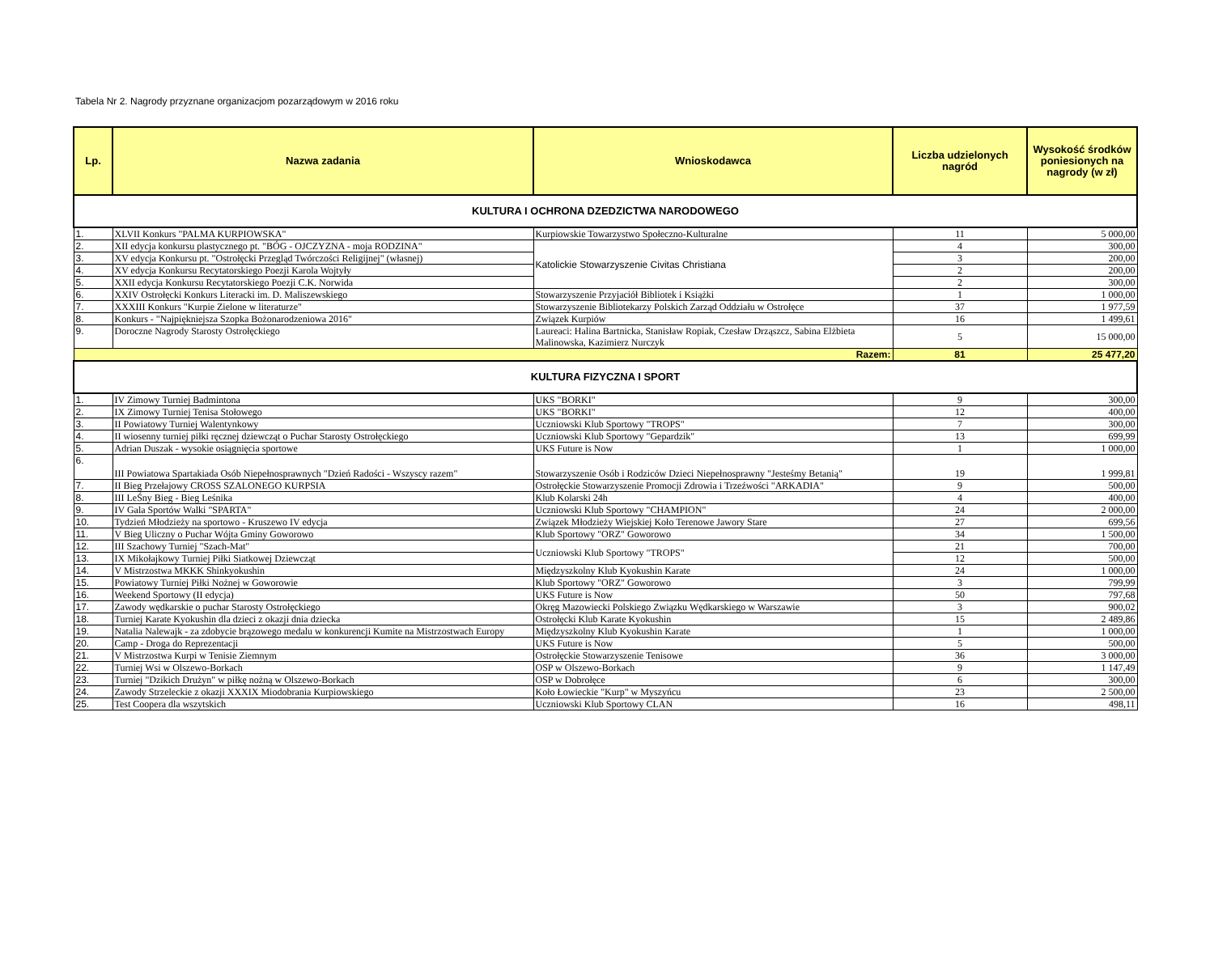Tabela Nr 2. Nagrody przyznane organizacjom pozarządowym w 2016 roku
| Lp. | Nazwa zadania | Wnioskodawca | Liczba udzielonych nagród | Wysokość środków poniesionych na nagrody (w zł) |
| --- | --- | --- | --- | --- |
| KULTURA I OCHRONA DZEDZICTWA NARODOWEGO | | | | |
| 1. | XLVII Konkurs "PALMA KURPIOWSKA" | Kurpiowskie Towarzystwo Społeczno-Kulturalne | 11 | 5 000,00 |
| 2. | XII edycja konkursu plastycznego pt. "BÓG - OJCZYZNA - moja RODZINA" | Katolickie Stowarzyszenie Civitas Christiana | 4 | 300,00 |
| 3. | XV edycja Konkursu pt. "Ostrołęcki Przegląd Twórczości Religijnej" (własnej) | | 3 | 200,00 |
| 4. | XV edycja Konkursu Recytatorskiego Poezji Karola Wojtyły | | 2 | 200,00 |
| 5. | XXII edycja Konkursu Recytatorskiego Poezji C.K. Norwida | | 2 | 300,00 |
| 6. | XXIV Ostrołęcki Konkurs Literacki im. D. Maliszewskiego | Stowarzyszenie Przyjaciół Bibliotek i Książki | 1 | 1 000,00 |
| 7. | XXXIII Konkurs "Kurpie Zielone w literaturze" | Stowarzyszenie Bibliotekarzy Polskich Zarząd Oddziału w Ostrołęce | 37 | 1 977,59 |
| 8. | Konkurs - "Najpiękniejsza Szopka Bożonarodzeniowa 2016" | Związek Kurpiów | 16 | 1 499,61 |
| 9. | Doroczne Nagrody Starosty Ostrołęckiego | Laureaci: Halina Bartnicka, Stanisław Ropiak, Czesław Drząszcz, Sabina Elżbieta Malinowska, Kazimierz Nurczyk | 5 | 15 000,00 |
| Razem: | | | 81 | 25 477,20 |
| KULTURA FIZYCZNA I SPORT | | | | |
| 1. | IV Zimowy Turniej Badmintona | UKS "BORKI" | 9 | 300,00 |
| 2. | IX Zimowy Turniej Tenisa Stołowego | UKS "BORKI" | 12 | 400,00 |
| 3. | II Powiatowy Turniej Walentynkowy | Uczniowski Klub Sportowy "TROPS" | 7 | 300,00 |
| 4. | II wiosenny turniej piłki ręcznej dziewcząt o Puchar Starosty Ostrołęckiego | Uczniowski Klub Sportowy "Gepardzik" | 13 | 699,99 |
| 5. | Adrian Duszak - wysokie osiągnięcia sportowe | UKS Future is Now | 1 | 1 000,00 |
| 6. | III Powiatowa Spartakiada Osób Niepełnosprawnych "Dzień Radości - Wszyscy razem" | Stowarzyszenie Osób i Rodziców Dzieci Niepełnosprawny "Jesteśmy Betanią" | 19 | 1 999,81 |
| 7. | II Bieg Przełajowy CROSS SZALONEGO KURPSIA | Ostrołęckie Stowarzyszenie Promocji Zdrowia i Trzeźwości "ARKADIA" | 9 | 500,00 |
| 8. | III LeŚny Bieg - Bieg Leśnika | Klub Kolarski 24h | 4 | 400,00 |
| 9. | IV Gala Sportów Walki "SPARTA" | Uczniowski Klub Sportowy "CHAMPION" | 24 | 2 000,00 |
| 10. | Tydzień Młodzieży na sportowo - Kruszewo IV edycja | Związek Młodzieży Wiejskiej Koło Terenowe Jawory Stare | 27 | 699,56 |
| 11. | V Bieg Uliczny o Puchar Wójta Gminy Goworowo | Klub Sportowy "ORZ" Goworowo | 34 | 1 500,00 |
| 12. | III Szachowy Turniej "Szach-Mat" | Uczniowski Klub Sportowy "TROPS" | 21 | 700,00 |
| 13. | IX Mikołajkowy Turniej Piłki Siatkowej Dziewcząt | | 12 | 500,00 |
| 14. | V Mistrzostwa MKKK Shinkyokushin | Międzyszkolny Klub Kyokushin Karate | 24 | 1 000,00 |
| 15. | Powiatowy Turniej Piłki Nożnej w Goworowie | Klub Sportowy "ORZ" Goworowo | 3 | 799,99 |
| 16. | Weekend Sportowy (II edycja) | UKS Future is Now | 50 | 797,68 |
| 17. | Zawody wędkarskie o puchar Starosty Ostrołęckiego | Okręg Mazowiecki Polskiego Związku Wędkarskiego w Warszawie | 3 | 900,02 |
| 18. | Turniej Karate Kyokushin dla dzieci z okazji dnia dziecka | Ostrołęcki Klub Karate Kyokushin | 15 | 2 489,86 |
| 19. | Natalia Nalewajk - za zdobycie brązowego medalu w konkurencji Kumite na Mistrzostwach Europy | Międzyszkolny Klub Kyokushin Karate | 1 | 1 000,00 |
| 20. | Camp - Droga do Reprezentacji | UKS Future is Now | 5 | 500,00 |
| 21. | V Mistrzostwa Kurpi w Tenisie Ziemnym | Ostrołęckie Stowarzyszenie Tenisowe | 36 | 3 000,00 |
| 22. | Turniej Wsi w Olszewo-Borkach | OSP w Olszewo-Borkach | 9 | 1 147,49 |
| 23. | Turniej "Dzikich Drużyn" w piłkę nożną w Olszewo-Borkach | OSP w Dobrołęce | 6 | 300,00 |
| 24. | Zawody Strzeleckie z okazji XXXIX Miodobrania Kurpiowskiego | Koło Łowieckie "Kurp" w Myszyńcu | 23 | 2 500,00 |
| 25. | Test Coopera dla wszytskich | Uczniowski Klub Sportowy CLAN | 16 | 498,11 |